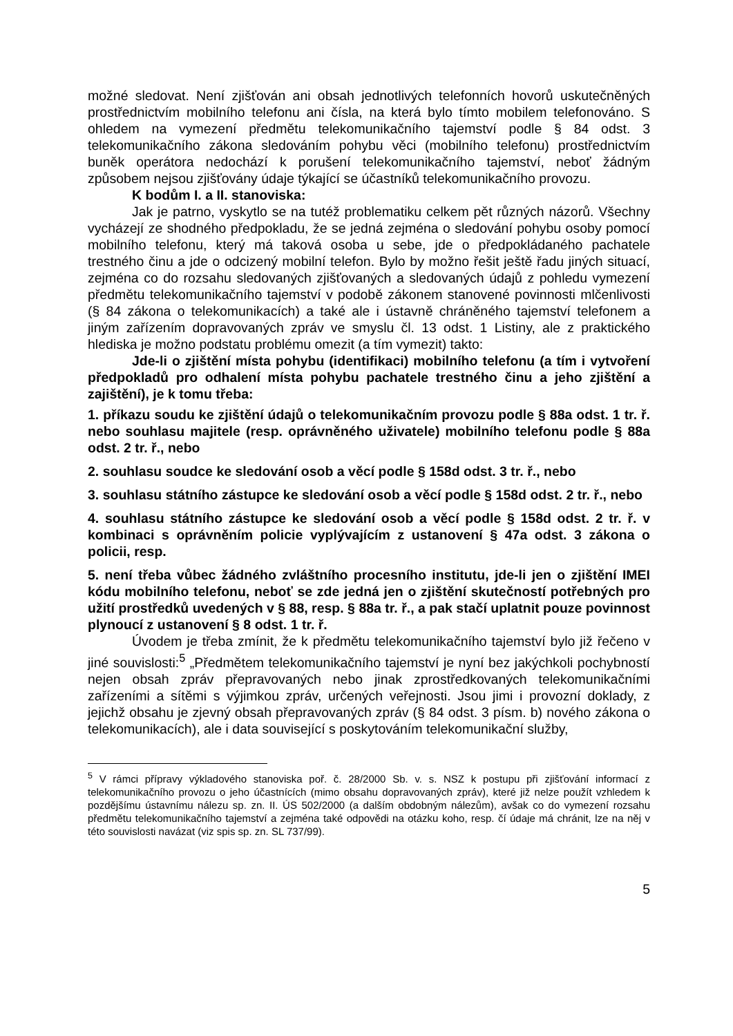možné sledovat. Není zjišťován ani obsah jednotlivých telefonních hovorů uskutečněných prostřednictvím mobilního telefonu ani čísla, na která bylo tímto mobilem telefonováno. S ohledem na vymezení předmětu telekomunikačního tajemství podle § 84 odst. 3 telekomunikačního zákona sledováním pohybu věci (mobilního telefonu) prostřednictvím buněk operátora nedochází k porušení telekomunikačního tajemství, neboť žádným způsobem nejsou zjišťovány údaje týkající se účastníků telekomunikačního provozu.
K bodům I. a II. stanoviska:
Jak je patrno, vyskytlo se na tutéž problematiku celkem pět různých názorů. Všechny vycházejí ze shodného předpokladu, že se jedná zejména o sledování pohybu osoby pomocí mobilního telefonu, který má taková osoba u sebe, jde o předpokládaného pachatele trestného činu a jde o odcizený mobilní telefon. Bylo by možno řešit ještě řadu jiných situací, zejména co do rozsahu sledovaných zjišťovaných a sledovaných údajů z pohledu vymezení předmětu telekomunikačního tajemství v podobě zákonem stanovené povinnosti mlčenlivosti (§ 84 zákona o telekomunikacích) a také ale i ústavně chráněného tajemství telefonem a jiným zařízením dopravovaných zpráv ve smyslu čl. 13 odst. 1 Listiny, ale z praktického hlediska je možno podstatu problému omezit (a tím vymezit) takto:
Jde-li o zjištění místa pohybu (identifikaci) mobilního telefonu (a tím i vytvoření předpokladů pro odhalení místa pohybu pachatele trestného činu a jeho zjištění a zajištění), je k tomu třeba:
1. příkazu soudu ke zjištění údajů o telekomunikačním provozu podle § 88a odst. 1 tr. ř. nebo souhlasu majitele (resp. oprávněného uživatele) mobilního telefonu podle § 88a odst. 2 tr. ř., nebo
2. souhlasu soudce ke sledování osob a věcí podle § 158d odst. 3 tr. ř., nebo
3. souhlasu státního zástupce ke sledování osob a věcí podle § 158d odst. 2 tr. ř., nebo
4. souhlasu státního zástupce ke sledování osob a věcí podle § 158d odst. 2 tr. ř. v kombinaci s oprávněním policie vyplývajícím z ustanovení § 47a odst. 3 zákona o policii, resp.
5. není třeba vůbec žádného zvláštního procesního institutu, jde-li jen o zjištění IMEI kódu mobilního telefonu, neboť se zde jedná jen o zjištění skutečností potřebných pro užití prostředků uvedených v § 88, resp. § 88a tr. ř., a pak stačí uplatnit pouze povinnost plynoucí z ustanovení § 8 odst. 1 tr. ř.
Úvodem je třeba zmínit, že k předmětu telekomunikačního tajemství bylo již řečeno v jiné souvislosti:<sup>5</sup> „Předmětem telekomunikačního tajemství je nyní bez jakýchkoli pochybností nejen obsah zpráv přepravovaných nebo jinak zprostředkovaných telekomunikačními zařízeními a sítěmi s výjimkou zpráv, určených veřejnosti. Jsou jimi i provozní doklady, z jejichž obsahu je zjevný obsah přepravovaných zpráv (§ 84 odst. 3 písm. b) nového zákona o telekomunikacích), ale i data související s poskytováním telekomunikační služby,
<sup>5</sup> V rámci přípravy výkladového stanoviska poř. č. 28/2000 Sb. v. s. NSZ k postupu při zjišťování informací z telekomunikačního provozu o jeho účastnících (mimo obsahu dopravovaných zpráv), které již nelze použít vzhledem k pozdějšímu ústavnímu nálezu sp. zn. II. ÚS 502/2000 (a dalším obdobným nálezům), avšak co do vymezení rozsahu předmětu telekomunikačního tajemství a zejména také odpovědi na otázku koho, resp. čí údaje má chránit, lze na něj v této souvislosti navázat (viz spis sp. zn. SL 737/99).
5